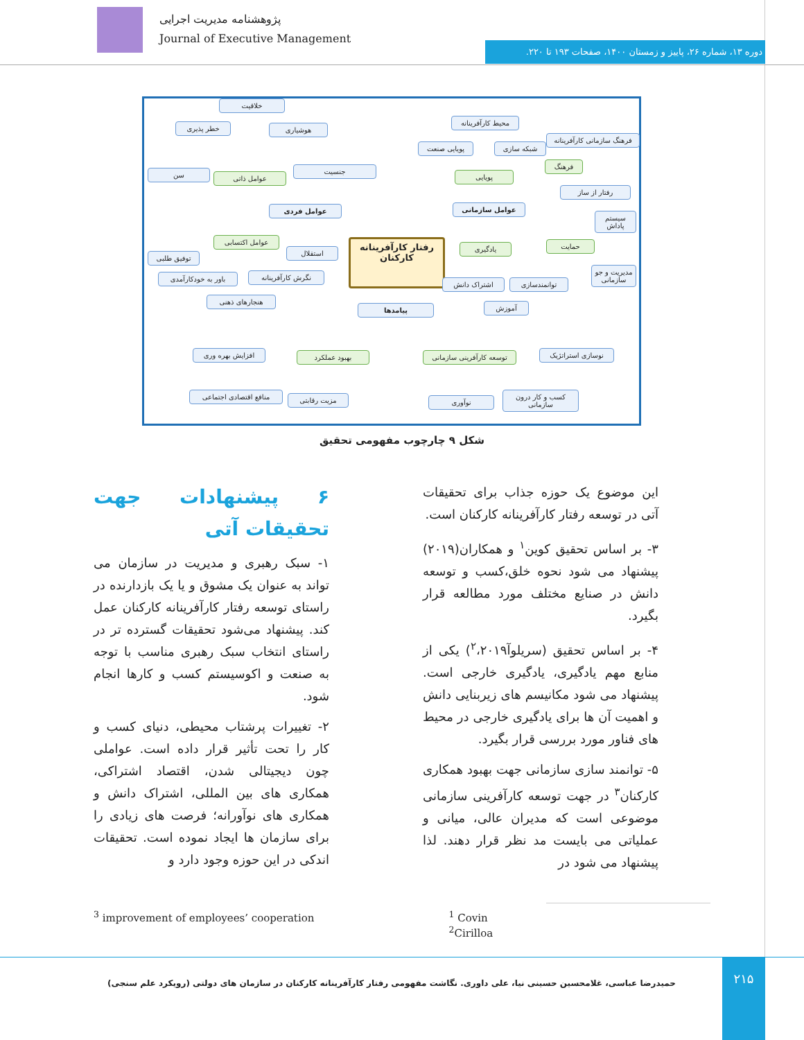پژوهشنامه مدیریت اجرایی
Journal of Executive Management
دوره ۱۳، شماره ۲۶، پاییز و زمستان ۱۴۰۰، صفحات ۱۹۳ تا ۲۲۰.
خلاقیت
خطر پذیری هوشیاری
سن عوامل ذاتی
جنسیت
عوامل فردی
عوامل اکتسابی
استقلال
توفیق طلبی
باور به خودکارآمدی
نگرش کارآفرینانه
هنجارهای ذهنی
رفتار کارآفرینانه کارکنان
پیامدها
محیط کارآفرینانه
پویایی صنعت شبکه سازی
فرهنگ سازمانی کارآفرینانه
فرهنگ
پویایی
رفتار از ساز
عوامل سازمانی
سیستم پاداش
حمایت
یادگیری
اشتراک دانش توانمندسازی
مدیریت و جو سازمانی
آموزش
افزایش بهره وری بهبود عملکرد
توسعه کارآفرینی سازمانی
نوسازی استراتژیک
منافع اقتصادی اجتماعی
مزیت رقابتی نوآوری
کسب و کار درون سازمانی
شکل ۹ چارچوب مفهومی تحقیق
۶ پیشنهادات جهت تحقیقات آتی
۱- سبک رهبری و مدیریت در سازمان می تواند به عنوان یک مشوق و یا یک بازدارنده در راستای توسعه رفتار کارآفرینانه کارکنان عمل کند. پیشنهاد می‌شود تحقیقات گسترده تر در راستای انتخاب سبک رهبری مناسب با توجه به صنعت و اکوسیستم کسب و کارها انجام شود.
۲- تغییرات پرشتاب محیطی، دنیای کسب و کار را تحت تأثیر قرار داده است. عواملی چون دیجیتالی شدن، اقتصاد اشتراکی، همکاری های بین المللی، اشتراک دانش و همکاری های نوآورانه؛ فرصت های زیادی را برای سازمان ها ایجاد نموده است. تحقیقات اندکی در این حوزه وجود دارد و
این موضوع یک حوزه جذاب برای تحقیقات آتی در توسعه رفتار کارآفرینانه کارکنان است.
۳- بر اساس تحقیق کوین<sup>۱</sup> و همکاران(۲۰۱۹) پیشنهاد می شود نحوه خلق،کسب و توسعه دانش در صنایع مختلف مورد مطالعه قرار بگیرد.
۴- بر اساس تحقیق (سریلوآ<sup>۲</sup>،۲۰۱۹) یکی از منابع مهم یادگیری، یادگیری خارجی است. پیشنهاد می شود مکانیسم های زیربنایی دانش و اهمیت آن ها برای یادگیری خارجی در محیط های فناور مورد بررسی قرار بگیرد.
۵- توانمند سازی سازمانی جهت بهبود همکاری کارکنان<sup>۳</sup> در جهت توسعه کارآفرینی سازمانی موضوعی است که مدیران عالی، میانی و عملیاتی می بایست مد نظر قرار دهند. لذا پیشنهاد می شود در
<sup>1</sup> Covin
<sup>2</sup> Cirilloa
<sup>3</sup> improvement of employees’ cooperation
حمیدرضا عباسی، غلامحسین حسینی نیا، علی داوری. نگاشت مفهومی رفتار کارآفرینانه کارکنان در سازمان های دولتی (رویکرد علم سنجی)
۲۱۵